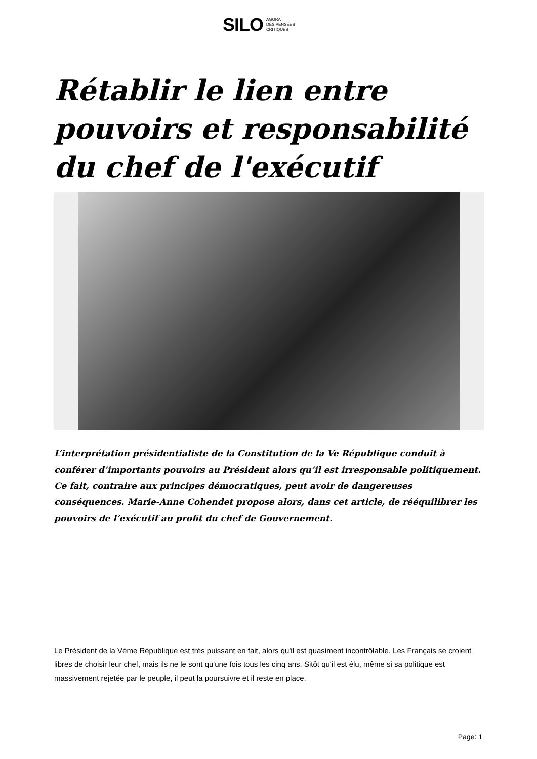SILO AGORA
DES PENSÉES
CRITIQUES
Rétablir le lien entre pouvoirs et responsabilité du chef de l'exécutif
L’interprétation présidentialiste de la Constitution de la Ve République conduit à conférer d’importants pouvoirs au Président alors qu’il est irresponsable politiquement. Ce fait, contraire aux principes démocratiques, peut avoir de dangereuses conséquences. Marie-Anne Cohendet propose alors, dans cet article, de rééquilibrer les pouvoirs de l’exécutif au profit du chef de Gouvernement.
Le Président de la Vème République est très puissant en fait, alors qu'il est quasiment incontrôlable. Les Français se croient libres de choisir leur chef, mais ils ne le sont qu'une fois tous les cinq ans. Sitôt qu'il est élu, même si sa politique est massivement rejetée par le peuple, il peut la poursuivre et il reste en place.
Page: 1